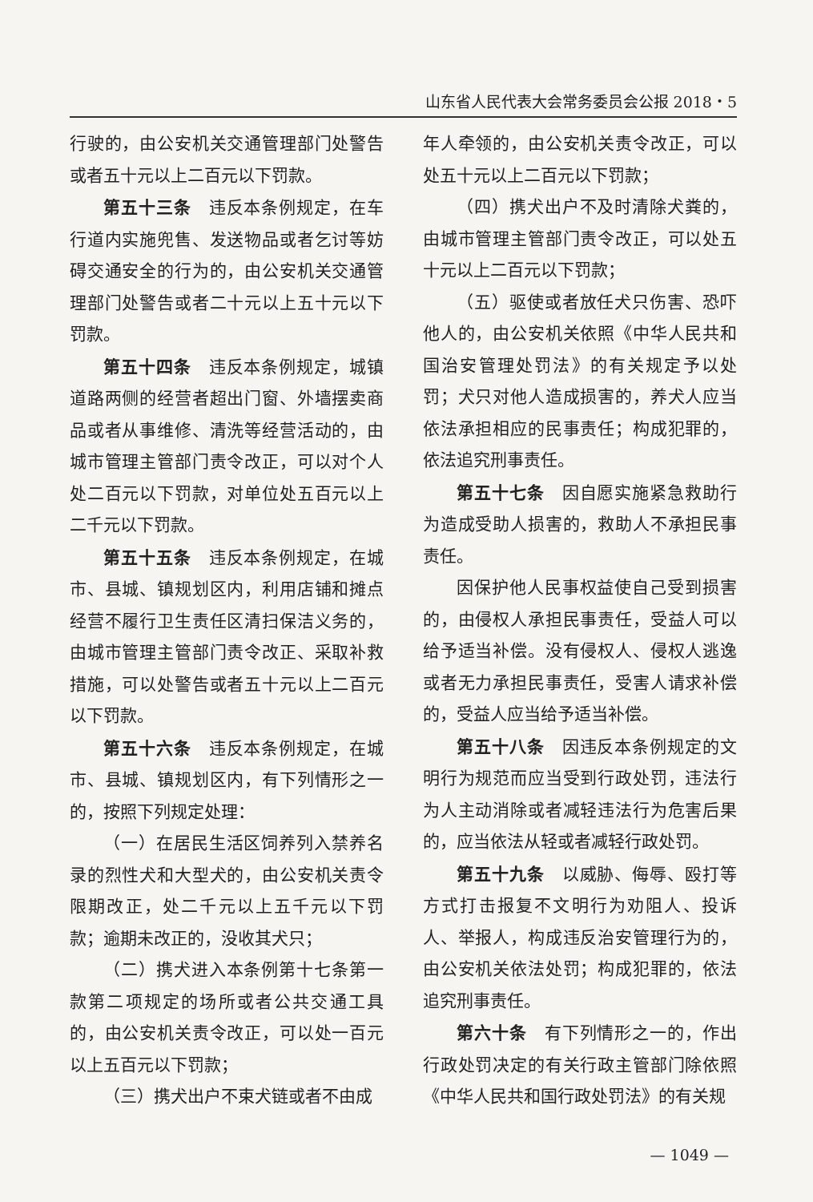山东省人民代表大会常务委员会公报 2018・5
行驶的，由公安机关交通管理部门处警告或者五十元以上二百元以下罚款。
第五十三条　违反本条例规定，在车行道内实施兜售、发送物品或者乞讨等妨碍交通安全的行为的，由公安机关交通管理部门处警告或者二十元以上五十元以下罚款。
第五十四条　违反本条例规定，城镇道路两侧的经营者超出门窗、外墙摆卖商品或者从事维修、清洗等经营活动的，由城市管理主管部门责令改正，可以对个人处二百元以下罚款，对单位处五百元以上二千元以下罚款。
第五十五条　违反本条例规定，在城市、县城、镇规划区内，利用店铺和摊点经营不履行卫生责任区清扫保洁义务的，由城市管理主管部门责令改正、采取补救措施，可以处警告或者五十元以上二百元以下罚款。
第五十六条　违反本条例规定，在城市、县城、镇规划区内，有下列情形之一的，按照下列规定处理：
（一）在居民生活区饲养列入禁养名录的烈性犬和大型犬的，由公安机关责令限期改正，处二千元以上五千元以下罚款；逾期未改正的，没收其犬只；
（二）携犬进入本条例第十七条第一款第二项规定的场所或者公共交通工具的，由公安机关责令改正，可以处一百元以上五百元以下罚款；
（三）携犬出户不束犬链或者不由成
年人牵领的，由公安机关责令改正，可以处五十元以上二百元以下罚款；
（四）携犬出户不及时清除犬粪的，由城市管理主管部门责令改正，可以处五十元以上二百元以下罚款；
（五）驱使或者放任犬只伤害、恐吓他人的，由公安机关依照《中华人民共和国治安管理处罚法》的有关规定予以处罚；犬只对他人造成损害的，养犬人应当依法承担相应的民事责任；构成犯罪的，依法追究刑事责任。
第五十七条　因自愿实施紧急救助行为造成受助人损害的，救助人不承担民事责任。
因保护他人民事权益使自己受到损害的，由侵权人承担民事责任，受益人可以给予适当补偿。没有侵权人、侵权人逃逸或者无力承担民事责任，受害人请求补偿的，受益人应当给予适当补偿。
第五十八条　因违反本条例规定的文明行为规范而应当受到行政处罚，违法行为人主动消除或者减轻违法行为危害后果的，应当依法从轻或者减轻行政处罚。
第五十九条　以威胁、侮辱、殴打等方式打击报复不文明行为劝阻人、投诉人、举报人，构成违反治安管理行为的，由公安机关依法处罚；构成犯罪的，依法追究刑事责任。
第六十条　有下列情形之一的，作出行政处罚决定的有关行政主管部门除依照《中华人民共和国行政处罚法》的有关规
— 1049 —